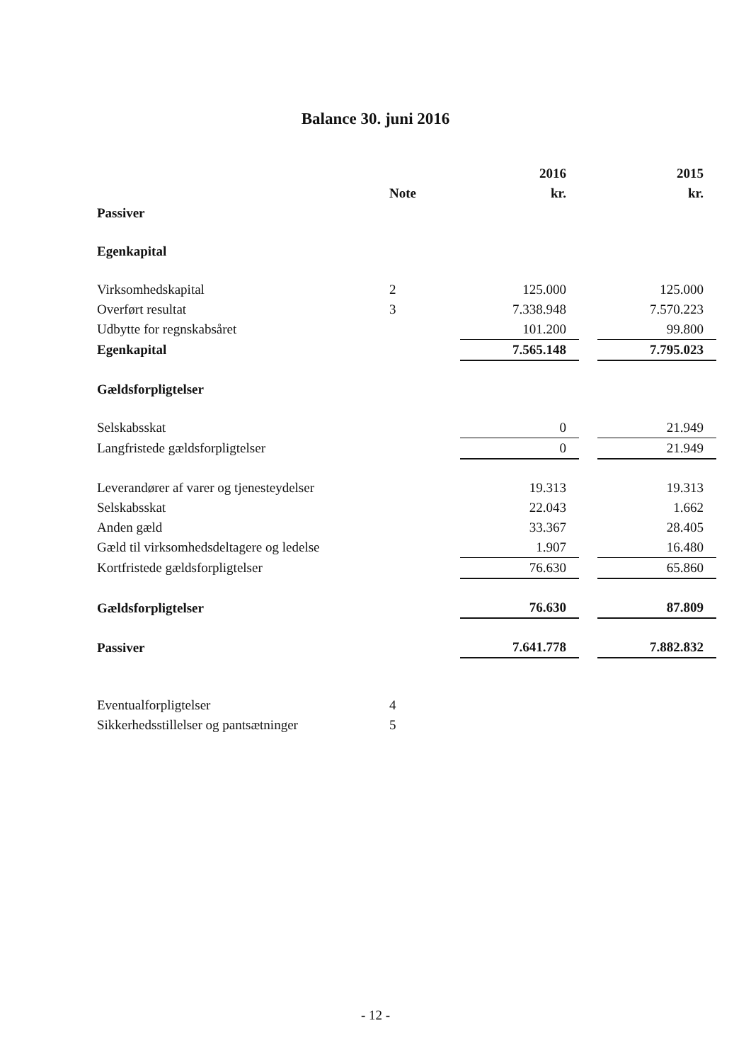Balance 30. juni 2016
| | | 2016 | | 2015 |
| | Note | kr. | | kr. |
| Passiver | | | | |
| Egenkapital | | | | |
| Virksomhedskapital | 2 | 125.000 | | 125.000 |
| Overført resultat | 3 | 7.338.948 | | 7.570.223 |
| Udbytte for regnskabsåret | | 101.200 | | 99.800 |
| Egenkapital | | 7.565.148 | | 7.795.023 |
| Gældsforpligtelser | | | | |
| Selskabsskat | | 0 | | 21.949 |
| Langfristede gældsforpligtelser | | 0 | | 21.949 |
| Leverandører af varer og tjenesteydelser | | 19.313 | | 19.313 |
| Selskabsskat | | 22.043 | | 1.662 |
| Anden gæld | | 33.367 | | 28.405 |
| Gæld til virksomhedsdeltagere og ledelse | | 1.907 | | 16.480 |
| Kortfristede gældsforpligtelser | | 76.630 | | 65.860 |
| Gældsforpligtelser | | 76.630 | | 87.809 |
| Passiver | | 7.641.778 | | 7.882.832 |
| Eventualforpligtelser | 4 | | | |
| Sikkerhedsstillelser og pantsætninger | 5 | | | |
- 12 -